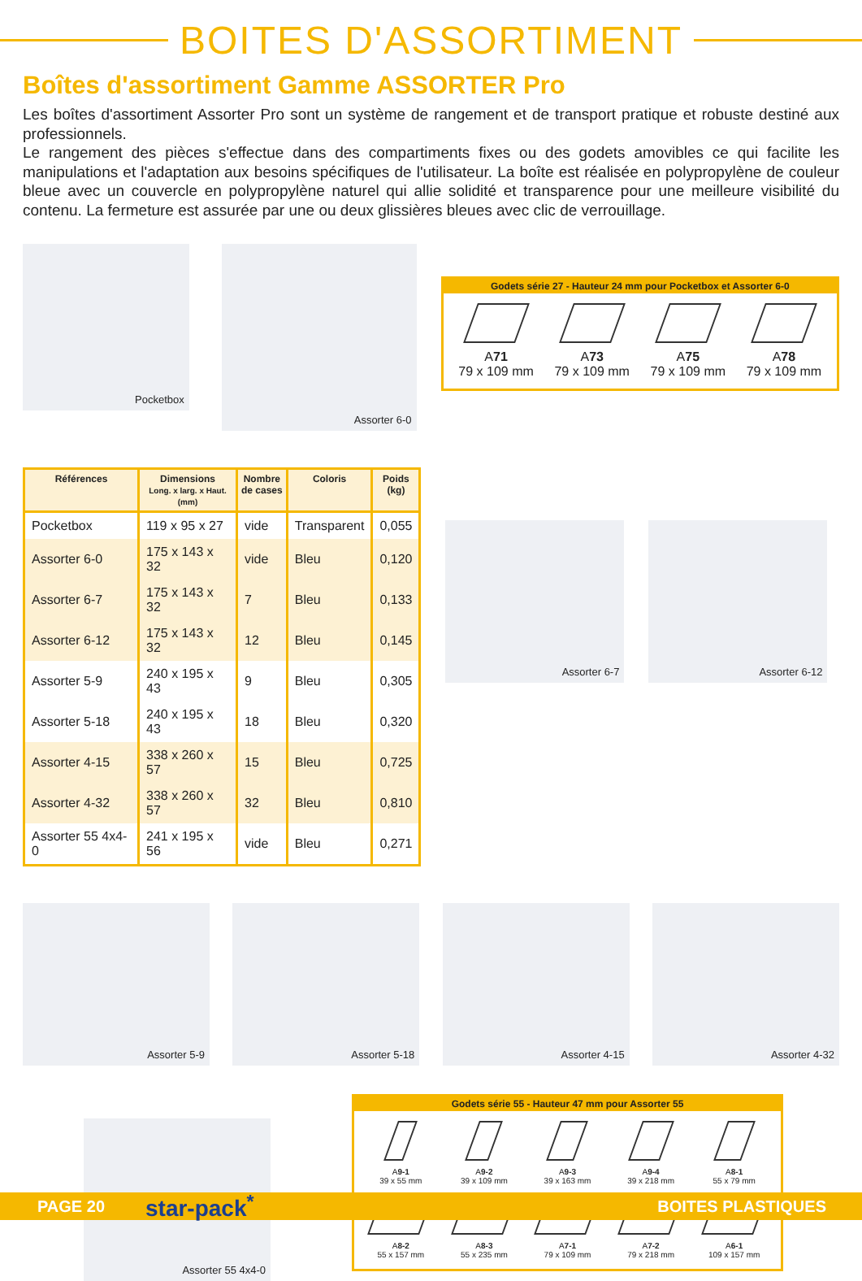BOITES D'ASSORTIMENT
Boîtes d'assortiment Gamme ASSORTER Pro
Les boîtes d'assortiment Assorter Pro sont un système de rangement et de transport pratique et robuste destiné aux professionnels.
Le rangement des pièces s'effectue dans des compartiments fixes ou des godets amovibles ce qui facilite les manipulations et l'adaptation aux besoins spécifiques de l'utilisateur. La boîte est réalisée en polypropylène de couleur bleue avec un couvercle en polypropylène naturel qui allie solidité et transparence pour une meilleure visibilité du contenu. La fermeture est assurée par une ou deux glissières bleues avec clic de verrouillage.
Pocketbox
Assorter 6-0
Godets série 27 - Hauteur 24 mm pour Pocketbox et Assorter 6-0
A71
79 x 109 mm
A73
79 x 109 mm
A75
79 x 109 mm
A78
79 x 109 mm
| Références | Dimensions Long. x larg. x Haut. (mm) | Nombre de cases | Coloris | Poids (kg) |
| --- | --- | --- | --- | --- |
| Pocketbox | 119 x 95 x 27 | vide | Transparent | 0,055 |
| Assorter 6-0 | 175 x 143 x 32 | vide | Bleu | 0,120 |
| Assorter 6-7 | 175 x 143 x 32 | 7 | Bleu | 0,133 |
| Assorter 6-12 | 175 x 143 x 32 | 12 | Bleu | 0,145 |
| Assorter 5-9 | 240 x 195 x 43 | 9 | Bleu | 0,305 |
| Assorter 5-18 | 240 x 195 x 43 | 18 | Bleu | 0,320 |
| Assorter 4-15 | 338 x 260 x 57 | 15 | Bleu | 0,725 |
| Assorter 4-32 | 338 x 260 x 57 | 32 | Bleu | 0,810 |
| Assorter 55 4x4-0 | 241 x 195 x 56 | vide | Bleu | 0,271 |
Assorter 6-7 Assorter 6-12
Assorter 5-9 Assorter 5-18 Assorter 4-15 Assorter 4-32
Assorter 55 4x4-0
Godets série 55 - Hauteur 47 mm pour Assorter 55
A9-1
39 x 55 mm
A9-2
39 x 109 mm
A9-3
39 x 163 mm
A9-4
39 x 218 mm
A8-1
55 x 79 mm
A8-2
55 x 157 mm
A8-3
55 x 235 mm
A7-1
79 x 109 mm
A7-2
79 x 218 mm
A6-1
109 x 157 mm
PAGE 20 star-pack<sup>*</sup> BOITES PLASTIQUES